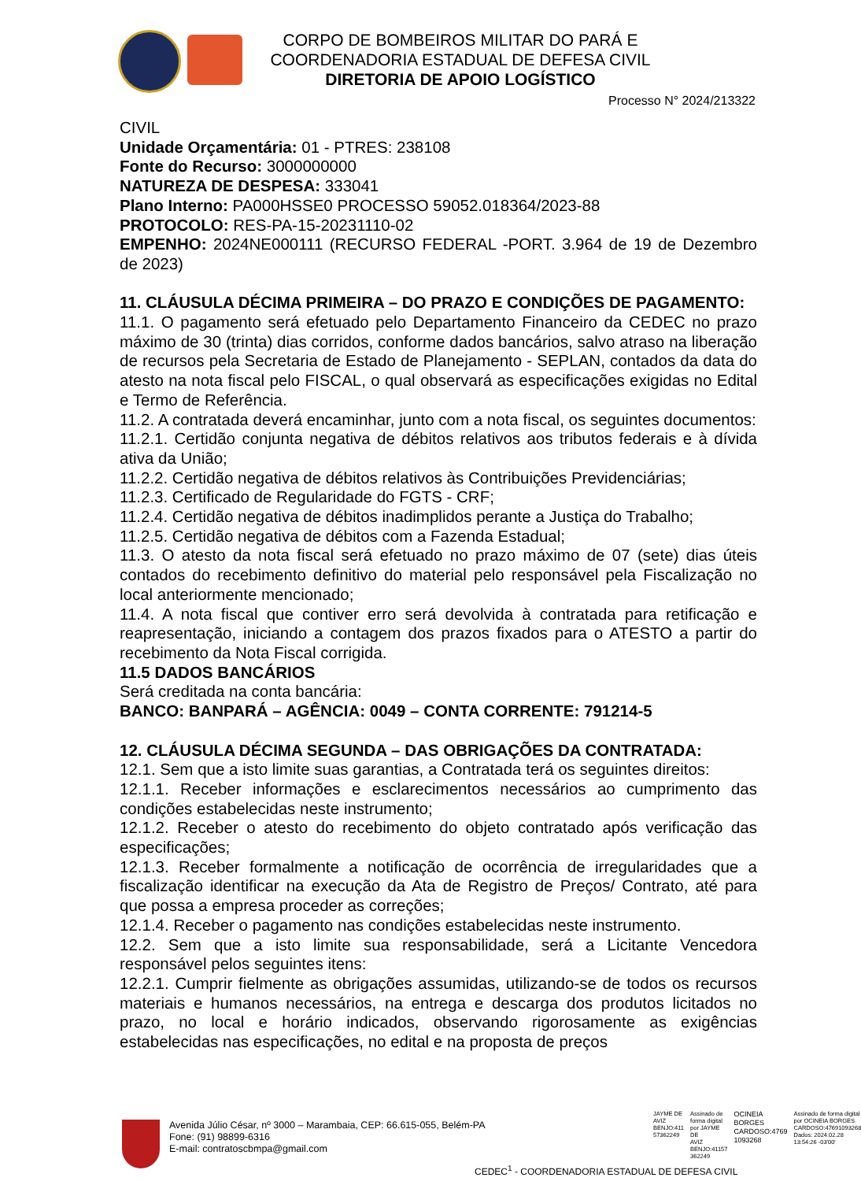CORPO DE BOMBEIROS MILITAR DO PARÁ E
COORDENADORIA ESTADUAL DE DEFESA CIVIL
DIRETORIA DE APOIO LOGÍSTICO
Processo N° 2024/213322
CIVIL
Unidade Orçamentária: 01 - PTRES: 238108
Fonte do Recurso: 3000000000
NATUREZA DE DESPESA: 333041
Plano Interno: PA000HSSE0 PROCESSO 59052.018364/2023-88
PROTOCOLO: RES-PA-15-20231110-02
EMPENHO: 2024NE000111 (RECURSO FEDERAL -PORT. 3.964 de 19 de Dezembro de 2023)
11. CLÁUSULA DÉCIMA PRIMEIRA – DO PRAZO E CONDIÇÕES DE PAGAMENTO:
11.1. O pagamento será efetuado pelo Departamento Financeiro da CEDEC no prazo máximo de 30 (trinta) dias corridos, conforme dados bancários, salvo atraso na liberação de recursos pela Secretaria de Estado de Planejamento - SEPLAN, contados da data do atesto na nota fiscal pelo FISCAL, o qual observará as especificações exigidas no Edital e Termo de Referência.
11.2. A contratada deverá encaminhar, junto com a nota fiscal, os seguintes documentos:
11.2.1. Certidão conjunta negativa de débitos relativos aos tributos federais e à dívida ativa da União;
11.2.2. Certidão negativa de débitos relativos às Contribuições Previdenciárias;
11.2.3. Certificado de Regularidade do FGTS - CRF;
11.2.4. Certidão negativa de débitos inadimplidos perante a Justiça do Trabalho;
11.2.5. Certidão negativa de débitos com a Fazenda Estadual;
11.3. O atesto da nota fiscal será efetuado no prazo máximo de 07 (sete) dias úteis contados do recebimento definitivo do material pelo responsável pela Fiscalização no local anteriormente mencionado;
11.4. A nota fiscal que contiver erro será devolvida à contratada para retificação e reapresentação, iniciando a contagem dos prazos fixados para o ATESTO a partir do recebimento da Nota Fiscal corrigida.
11.5 DADOS BANCÁRIOS
Será creditada na conta bancária:
BANCO: BANPARÁ – AGÊNCIA: 0049 – CONTA CORRENTE: 791214-5
12. CLÁUSULA DÉCIMA SEGUNDA – DAS OBRIGAÇÕES DA CONTRATADA:
12.1. Sem que a isto limite suas garantias, a Contratada terá os seguintes direitos:
12.1.1. Receber informações e esclarecimentos necessários ao cumprimento das condições estabelecidas neste instrumento;
12.1.2. Receber o atesto do recebimento do objeto contratado após verificação das especificações;
12.1.3. Receber formalmente a notificação de ocorrência de irregularidades que a fiscalização identificar na execução da Ata de Registro de Preços/ Contrato, até para que possa a empresa proceder as correções;
12.1.4. Receber o pagamento nas condições estabelecidas neste instrumento.
12.2. Sem que a isto limite sua responsabilidade, será a Licitante Vencedora responsável pelos seguintes itens:
12.2.1. Cumprir fielmente as obrigações assumidas, utilizando-se de todos os recursos materiais e humanos necessários, na entrega e descarga dos produtos licitados no prazo, no local e horário indicados, observando rigorosamente as exigências estabelecidas nas especificações, no edital e na proposta de preços
Avenida Júlio César, nº 3000 – Marambaia, CEP: 66.615-055, Belém-PA
Fone: (91) 98899-6316
E-mail: contratoscbmpa@gmail.com
JAYME DE
AVIZ
BENJO:411
57362249
Assinado de
forma digital
por JAYME DE
AVIZ
BENJO:41157
362249
OCINEIA
BORGES
CARDOSO:4769
1093268
Assinado de forma digital
por OCINEIA BORGES
CARDOSO:47691093268
Dados: 2024.02.28
13:54:26 -03'00'
CEDEC<sup>1</sup> - COORDENADORIA ESTADUAL DE DEFESA CIVIL